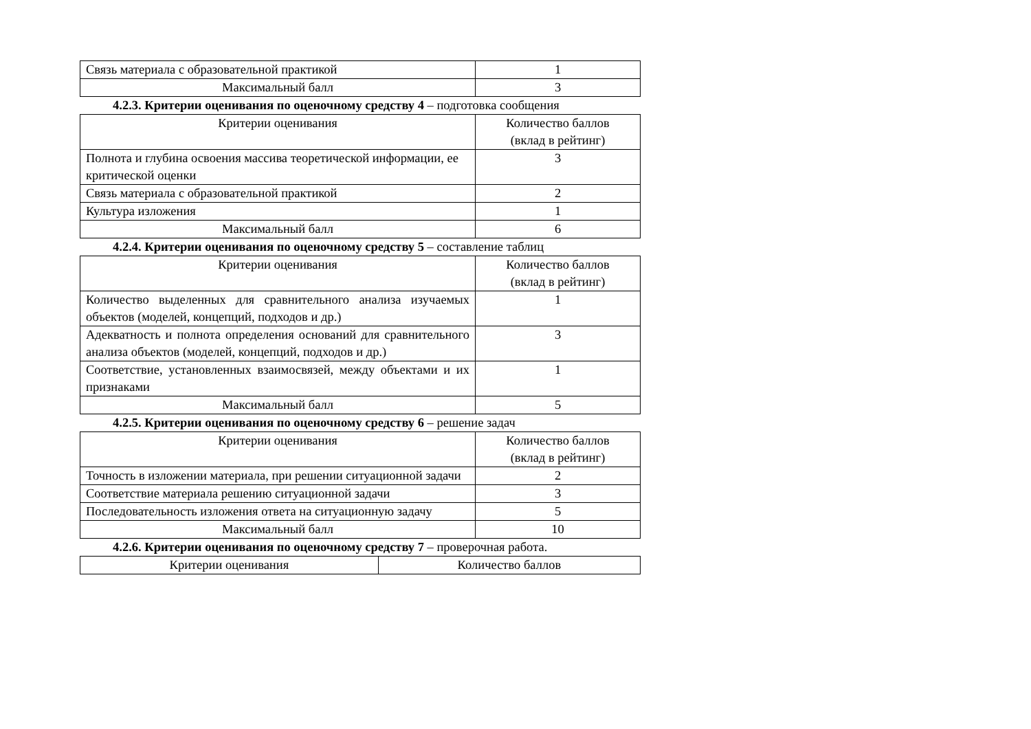| Связь материала с образовательной практикой | 1 |
| Максимальный балл | 3 |
4.2.3. Критерии оценивания по оценочному средству 4 – подготовка сообщения
| Критерии оценивания | Количество баллов (вклад в рейтинг) |
| --- | --- |
| Полнота и глубина освоения массива теоретической информации, ее критической оценки | 3 |
| Связь материала с образовательной практикой | 2 |
| Культура изложения | 1 |
| Максимальный балл | 6 |
4.2.4. Критерии оценивания по оценочному средству 5 – составление таблиц
| Критерии оценивания | Количество баллов (вклад в рейтинг) |
| --- | --- |
| Количество выделенных для сравнительного анализа изучаемых объектов (моделей, концепций, подходов и др.) | 1 |
| Адекватность и полнота определения оснований для сравнительного анализа объектов (моделей, концепций, подходов и др.) | 3 |
| Соответствие, установленных взаимосвязей, между объектами и их признаками | 1 |
| Максимальный балл | 5 |
4.2.5. Критерии оценивания по оценочному средству 6 – решение задач
| Критерии оценивания | Количество баллов (вклад в рейтинг) |
| --- | --- |
| Точность в изложении материала, при решении ситуационной задачи | 2 |
| Соответствие материала решению ситуационной задачи | 3 |
| Последовательность изложения ответа на ситуационную задачу | 5 |
| Максимальный балл | 10 |
4.2.6. Критерии оценивания по оценочному средству 7 – проверочная работа.
| Критерии оценивания | Количество баллов |
| --- | --- |